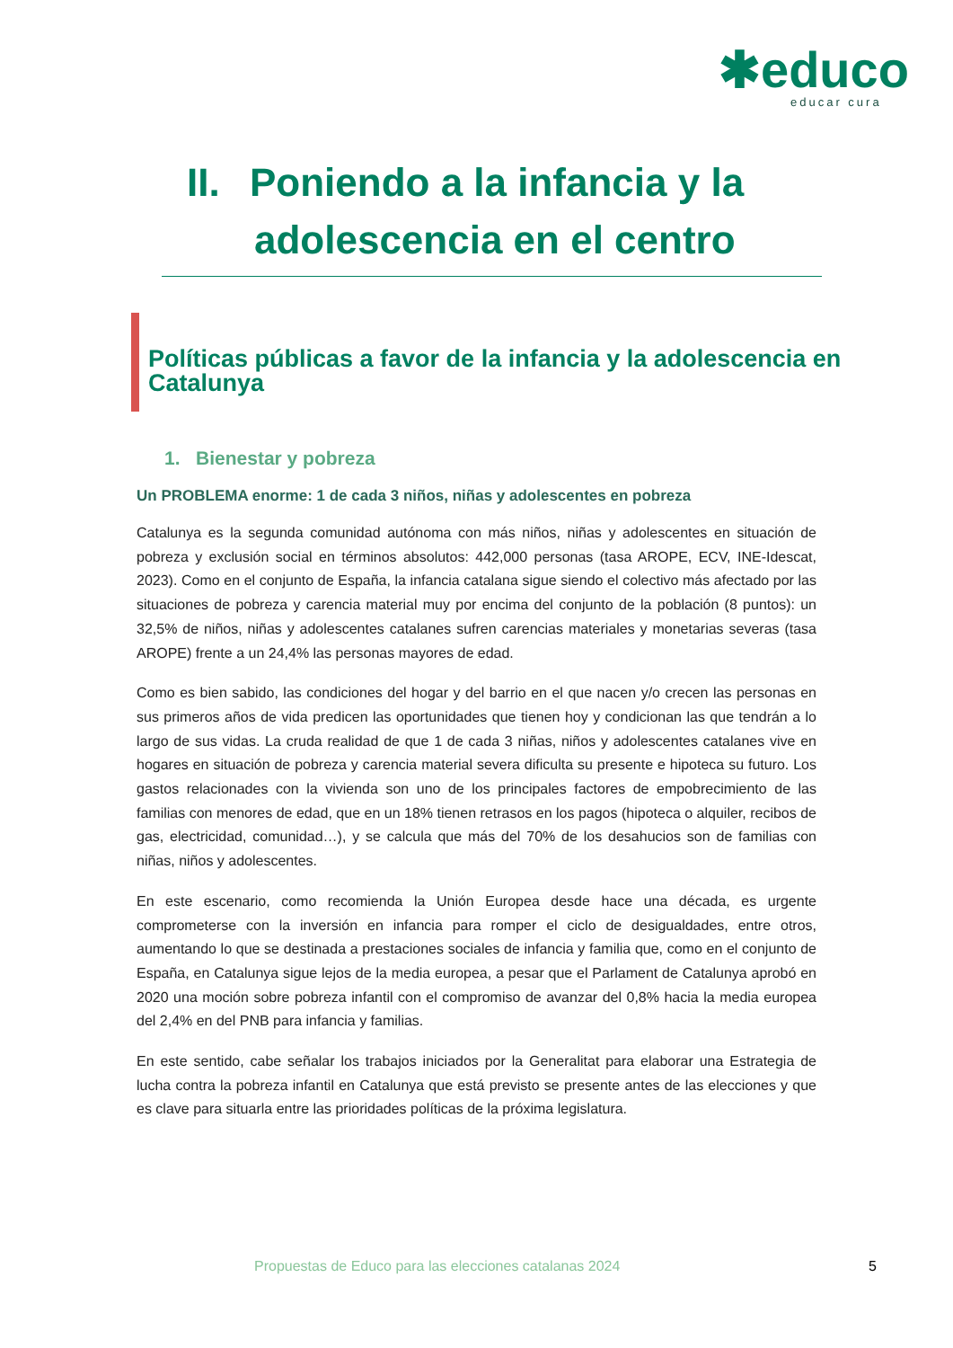✱educo
educar cura
II. Poniendo a la infancia y la
adolescencia en el centro
Políticas públicas a favor de la infancia y la adolescencia en Catalunya
1. Bienestar y pobreza
Un PROBLEMA enorme: 1 de cada 3 niños, niñas y adolescentes en pobreza
Catalunya es la segunda comunidad autónoma con más niños, niñas y adolescentes en situación de pobreza y exclusión social en términos absolutos: 442,000 personas (tasa AROPE, ECV, INE-Idescat, 2023). Como en el conjunto de España, la infancia catalana sigue siendo el colectivo más afectado por las situaciones de pobreza y carencia material muy por encima del conjunto de la población (8 puntos): un 32,5% de niños, niñas y adolescentes catalanes sufren carencias materiales y monetarias severas (tasa AROPE) frente a un 24,4% las personas mayores de edad.
Como es bien sabido, las condiciones del hogar y del barrio en el que nacen y/o crecen las personas en sus primeros años de vida predicen las oportunidades que tienen hoy y condicionan las que tendrán a lo largo de sus vidas. La cruda realidad de que 1 de cada 3 niñas, niños y adolescentes catalanes vive en hogares en situación de pobreza y carencia material severa dificulta su presente e hipoteca su futuro. Los gastos relacionades con la vivienda son uno de los principales factores de empobrecimiento de las familias con menores de edad, que en un 18% tienen retrasos en los pagos (hipoteca o alquiler, recibos de gas, electricidad, comunidad…), y se calcula que más del 70% de los desahucios son de familias con niñas, niños y adolescentes.
En este escenario, como recomienda la Unión Europea desde hace una década, es urgente comprometerse con la inversión en infancia para romper el ciclo de desigualdades, entre otros, aumentando lo que se destinada a prestaciones sociales de infancia y familia que, como en el conjunto de España, en Catalunya sigue lejos de la media europea, a pesar que el Parlament de Catalunya aprobó en 2020 una moción sobre pobreza infantil con el compromiso de avanzar del 0,8% hacia la media europea del 2,4% en del PNB para infancia y familias.
En este sentido, cabe señalar los trabajos iniciados por la Generalitat para elaborar una Estrategia de lucha contra la pobreza infantil en Catalunya que está previsto se presente antes de las elecciones y que es clave para situarla entre las prioridades políticas de la próxima legislatura.
Propuestas de Educo para las elecciones catalanas 2024 5